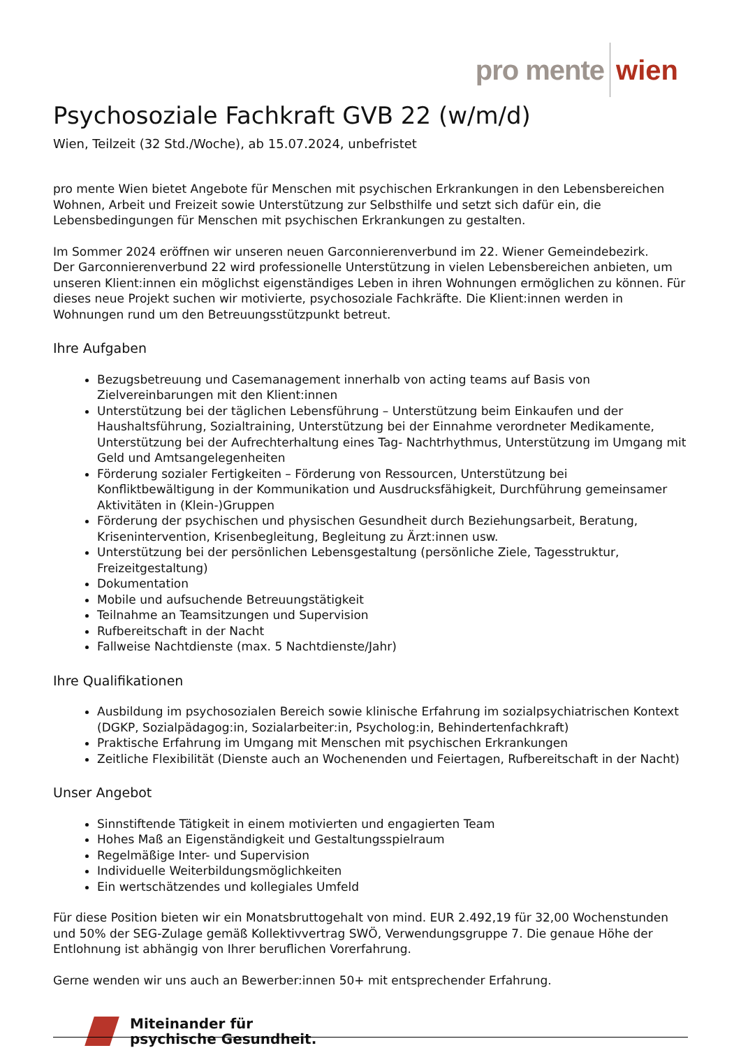pro mente wien
Psychosoziale Fachkraft GVB 22 (w/m/d)
Wien, Teilzeit (32 Std./Woche), ab 15.07.2024, unbefristet
pro mente Wien bietet Angebote für Menschen mit psychischen Erkrankungen in den Lebensbereichen Wohnen, Arbeit und Freizeit sowie Unterstützung zur Selbsthilfe und setzt sich dafür ein, die Lebensbedingungen für Menschen mit psychischen Erkrankungen zu gestalten.
Im Sommer 2024 eröffnen wir unseren neuen Garconnierenverbund im 22. Wiener Gemeindebezirk.
Der Garconnierenverbund 22 wird professionelle Unterstützung in vielen Lebensbereichen anbieten, um unseren Klient:innen ein möglichst eigenständiges Leben in ihren Wohnungen ermöglichen zu können. Für dieses neue Projekt suchen wir motivierte, psychosoziale Fachkräfte. Die Klient:innen werden in Wohnungen rund um den Betreuungsstützpunkt betreut.
Ihre Aufgaben
Bezugsbetreuung und Casemanagement innerhalb von acting teams auf Basis von Zielvereinbarungen mit den Klient:innen
Unterstützung bei der täglichen Lebensführung – Unterstützung beim Einkaufen und der Haushaltsführung, Sozialtraining, Unterstützung bei der Einnahme verordneter Medikamente, Unterstützung bei der Aufrechterhaltung eines Tag- Nachtrhythmus, Unterstützung im Umgang mit Geld und Amtsangelegenheiten
Förderung sozialer Fertigkeiten – Förderung von Ressourcen, Unterstützung bei Konfliktbewältigung in der Kommunikation und Ausdrucksfähigkeit, Durchführung gemeinsamer Aktivitäten in (Klein-)Gruppen
Förderung der psychischen und physischen Gesundheit durch Beziehungsarbeit, Beratung, Krisenintervention, Krisenbegleitung, Begleitung zu Ärzt:innen usw.
Unterstützung bei der persönlichen Lebensgestaltung (persönliche Ziele, Tagesstruktur, Freizeitgestaltung)
Dokumentation
Mobile und aufsuchende Betreuungstätigkeit
Teilnahme an Teamsitzungen und Supervision
Rufbereitschaft in der Nacht
Fallweise Nachtdienste (max. 5 Nachtdienste/Jahr)
Ihre Qualifikationen
Ausbildung im psychosozialen Bereich sowie klinische Erfahrung im sozialpsychiatrischen Kontext (DGKP, Sozialpädagog:in, Sozialarbeiter:in, Psycholog:in, Behindertenfachkraft)
Praktische Erfahrung im Umgang mit Menschen mit psychischen Erkrankungen
Zeitliche Flexibilität (Dienste auch an Wochenenden und Feiertagen, Rufbereitschaft in der Nacht)
Unser Angebot
Sinnstiftende Tätigkeit in einem motivierten und engagierten Team
Hohes Maß an Eigenständigkeit und Gestaltungsspielraum
Regelmäßige Inter- und Supervision
Individuelle Weiterbildungsmöglichkeiten
Ein wertschätzendes und kollegiales Umfeld
Für diese Position bieten wir ein Monatsbruttogehalt von mind. EUR 2.492,19 für 32,00 Wochenstunden und 50% der SEG-Zulage gemäß Kollektivvertrag SWÖ, Verwendungsgruppe 7. Die genaue Höhe der Entlohnung ist abhängig von Ihrer beruflichen Vorerfahrung.
Gerne wenden wir uns auch an Bewerber:innen 50+ mit entsprechender Erfahrung.
Miteinander für
psychische Gesundheit.